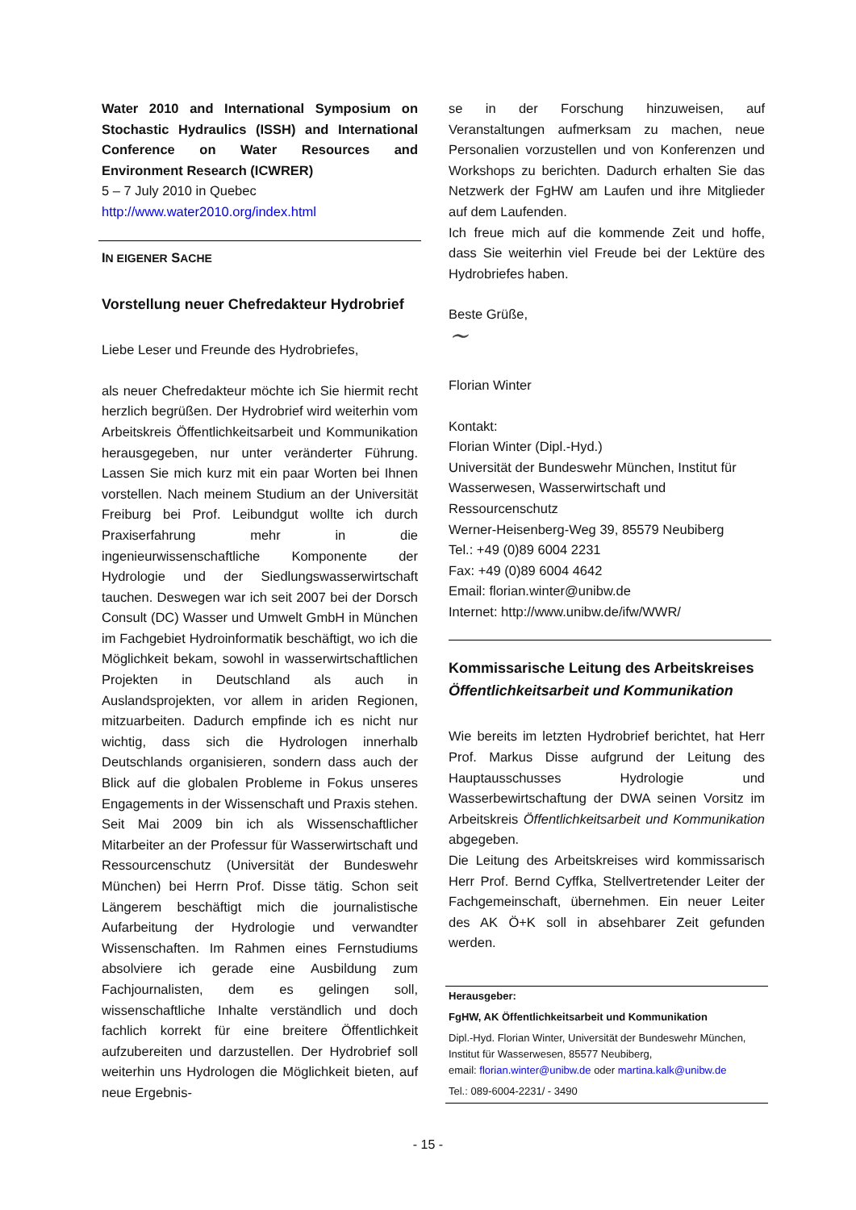Water 2010 and International Symposium on Stochastic Hydraulics (ISSH) and International Conference on Water Resources and Environment Research (ICWRER)
5 – 7 July 2010 in Quebec
http://www.water2010.org/index.html
IN EIGENER SACHE
Vorstellung neuer Chefredakteur Hydrobrief
Liebe Leser und Freunde des Hydrobriefes,
als neuer Chefredakteur möchte ich Sie hiermit recht herzlich begrüßen. Der Hydrobrief wird weiterhin vom Arbeitskreis Öffentlichkeitsarbeit und Kommunikation herausgegeben, nur unter veränderter Führung. Lassen Sie mich kurz mit ein paar Worten bei Ihnen vorstellen. Nach meinem Studium an der Universität Freiburg bei Prof. Leibundgut wollte ich durch Praxiserfahrung mehr in die ingenieurwissenschaftliche Komponente der Hydrologie und der Siedlungswasserwirtschaft tauchen. Deswegen war ich seit 2007 bei der Dorsch Consult (DC) Wasser und Umwelt GmbH in München im Fachgebiet Hydroinformatik beschäftigt, wo ich die Möglichkeit bekam, sowohl in wasserwirtschaftlichen Projekten in Deutschland als auch in Auslandsprojekten, vor allem in ariden Regionen, mitzuarbeiten. Dadurch empfinde ich es nicht nur wichtig, dass sich die Hydrologen innerhalb Deutschlands organisieren, sondern dass auch der Blick auf die globalen Probleme in Fokus unseres Engagements in der Wissenschaft und Praxis stehen. Seit Mai 2009 bin ich als Wissenschaftlicher Mitarbeiter an der Professur für Wasserwirtschaft und Ressourcenschutz (Universität der Bundeswehr München) bei Herrn Prof. Disse tätig. Schon seit Längerem beschäftigt mich die journalistische Aufarbeitung der Hydrologie und verwandter Wissenschaften. Im Rahmen eines Fernstudiums absolviere ich gerade eine Ausbildung zum Fachjournalisten, dem es gelingen soll, wissenschaftliche Inhalte verständlich und doch fachlich korrekt für eine breitere Öffentlichkeit aufzubereiten und darzustellen. Der Hydrobrief soll weiterhin uns Hydrologen die Möglichkeit bieten, auf neue Ergebnis-
se in der Forschung hinzuweisen, auf Veranstaltungen aufmerksam zu machen, neue Personalien vorzustellen und von Konferenzen und Workshops zu berichten. Dadurch erhalten Sie das Netzwerk der FgHW am Laufen und ihre Mitglieder auf dem Laufenden.
Ich freue mich auf die kommende Zeit und hoffe, dass Sie weiterhin viel Freude bei der Lektüre des Hydrobriefes haben.
Beste Grüße,
~
Florian Winter
Kontakt:
Florian Winter (Dipl.-Hyd.)
Universität der Bundeswehr München, Institut für Wasserwesen, Wasserwirtschaft und Ressourcenschutz
Werner-Heisenberg-Weg 39, 85579 Neubiberg
Tel.: +49 (0)89 6004 2231
Fax: +49 (0)89 6004 4642
Email: florian.winter@unibw.de
Internet: http://www.unibw.de/ifw/WWR/
Kommissarische Leitung des Arbeitskreises Öffentlichkeitsarbeit und Kommunikation
Wie bereits im letzten Hydrobrief berichtet, hat Herr Prof. Markus Disse aufgrund der Leitung des Hauptausschusses Hydrologie und Wasserbewirtschaftung der DWA seinen Vorsitz im Arbeitskreis Öffentlichkeitsarbeit und Kommunikation abgegeben.
Die Leitung des Arbeitskreises wird kommissarisch Herr Prof. Bernd Cyffka, Stellvertretender Leiter der Fachgemeinschaft, übernehmen. Ein neuer Leiter des AK Ö+K soll in absehbarer Zeit gefunden werden.
Herausgeber:
FgHW, AK Öffentlichkeitsarbeit und Kommunikation
Dipl.-Hyd. Florian Winter, Universität der Bundeswehr München, Institut für Wasserwesen, 85577 Neubiberg,
email: florian.winter@unibw.de oder martina.kalk@unibw.de
Tel.: 089-6004-2231/ - 3490
- 15 -